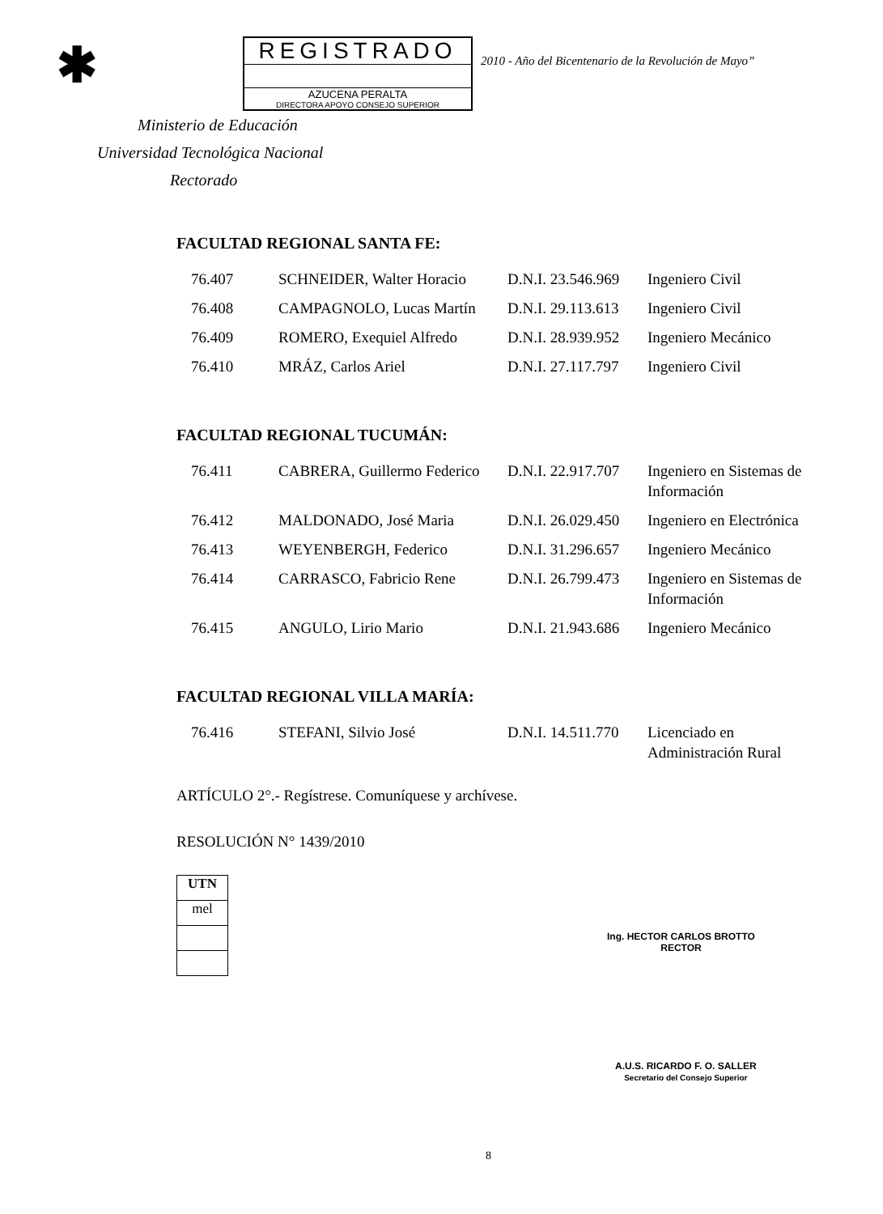✱
REGISTRADO
AZUCENA PERALTA
DIRECTORA APOYO CONSEJO SUPERIOR
2010 - Año del Bicentenario de la Revolución de Mayo”
Ministerio de Educación
Universidad Tecnológica Nacional
Rectorado
FACULTAD REGIONAL SANTA FE:
| 76.407 | SCHNEIDER, Walter Horacio | D.N.I. 23.546.969 | Ingeniero Civil |
| 76.408 | CAMPAGNOLO, Lucas Martín | D.N.I. 29.113.613 | Ingeniero Civil |
| 76.409 | ROMERO, Exequiel Alfredo | D.N.I. 28.939.952 | Ingeniero Mecánico |
| 76.410 | MRÁZ, Carlos Ariel | D.N.I. 27.117.797 | Ingeniero Civil |
FACULTAD REGIONAL TUCUMÁN:
| 76.411 | CABRERA, Guillermo Federico | D.N.I. 22.917.707 | Ingeniero en Sistemas de Información |
| 76.412 | MALDONADO, José Maria | D.N.I. 26.029.450 | Ingeniero en Electrónica |
| 76.413 | WEYENBERGH, Federico | D.N.I. 31.296.657 | Ingeniero Mecánico |
| 76.414 | CARRASCO, Fabricio Rene | D.N.I. 26.799.473 | Ingeniero en Sistemas de Información |
| 76.415 | ANGULO, Lirio Mario | D.N.I. 21.943.686 | Ingeniero Mecánico |
FACULTAD REGIONAL VILLA MARÍA:
| 76.416 | STEFANI, Silvio José | D.N.I. 14.511.770 | Licenciado en Administración Rural |
ARTÍCULO 2°.- Regístrese. Comuníquese y archívese.
RESOLUCIÓN N° 1439/2010
UTN
mel
Ing. HECTOR CARLOS BROTTO
RECTOR
A.U.S. RICARDO F. O. SALLER
Secretario del Consejo Superior
8